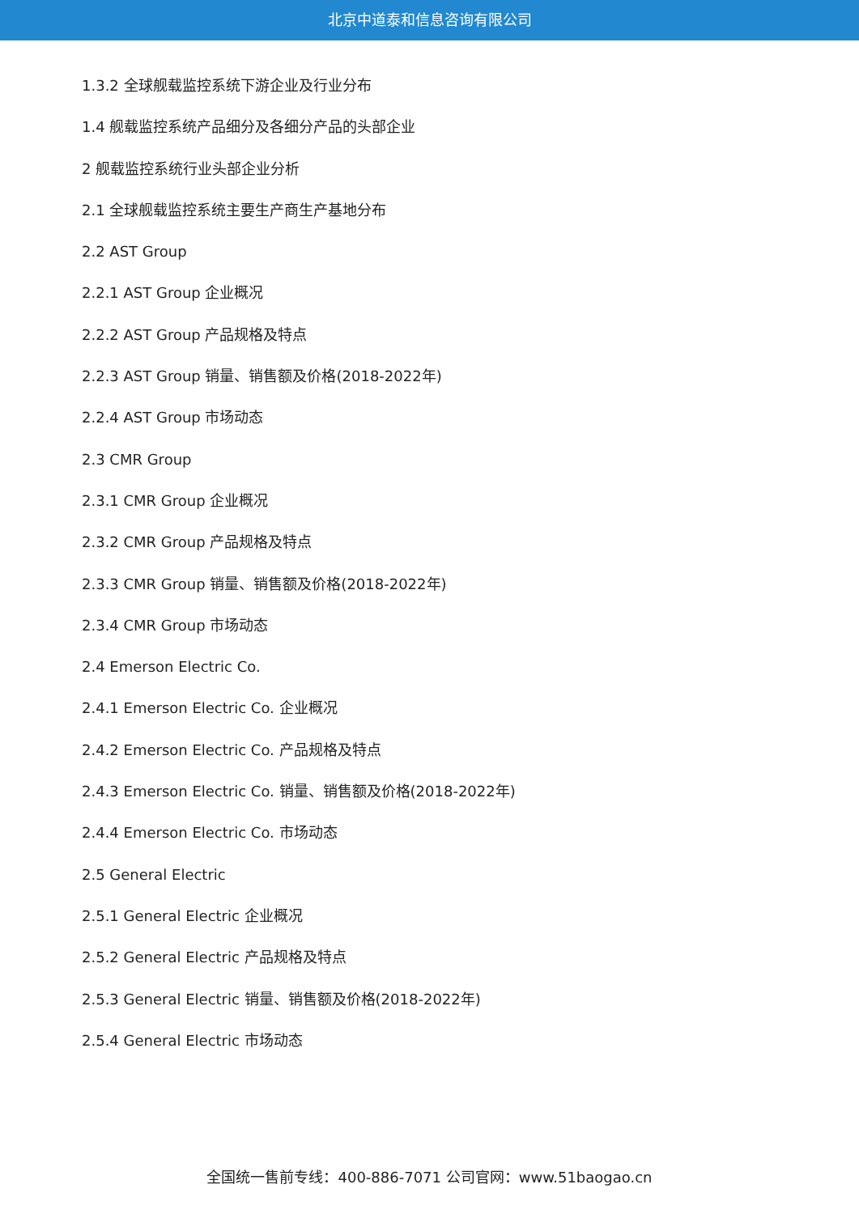北京中道泰和信息咨询有限公司
1.3.2 全球舰载监控系统下游企业及行业分布
1.4 舰载监控系统产品细分及各细分产品的头部企业
2 舰载监控系统行业头部企业分析
2.1 全球舰载监控系统主要生产商生产基地分布
2.2 AST Group
2.2.1 AST Group 企业概况
2.2.2 AST Group 产品规格及特点
2.2.3 AST Group 销量、销售额及价格(2018-2022年)
2.2.4 AST Group 市场动态
2.3 CMR Group
2.3.1 CMR Group 企业概况
2.3.2 CMR Group 产品规格及特点
2.3.3 CMR Group 销量、销售额及价格(2018-2022年)
2.3.4 CMR Group 市场动态
2.4 Emerson Electric Co.
2.4.1 Emerson Electric Co. 企业概况
2.4.2 Emerson Electric Co. 产品规格及特点
2.4.3 Emerson Electric Co. 销量、销售额及价格(2018-2022年)
2.4.4 Emerson Electric Co. 市场动态
2.5 General Electric
2.5.1 General Electric 企业概况
2.5.2 General Electric 产品规格及特点
2.5.3 General Electric 销量、销售额及价格(2018-2022年)
2.5.4 General Electric 市场动态
全国统一售前专线：400-886-7071 公司官网：www.51baogao.cn